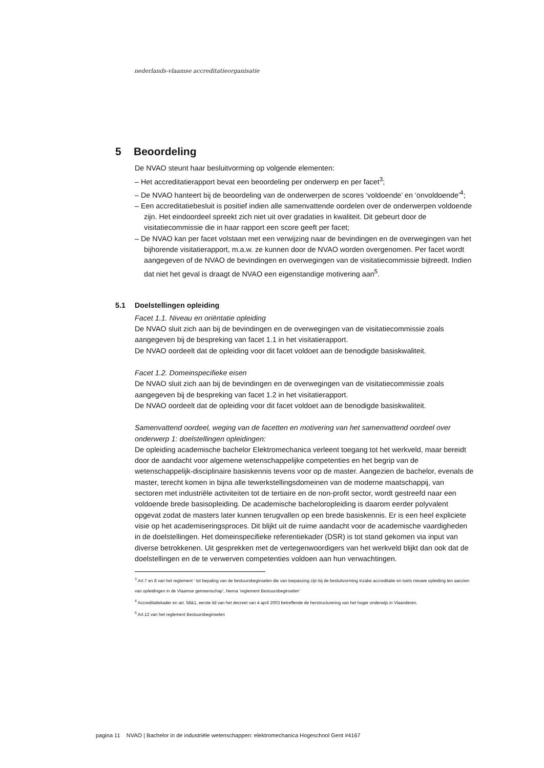nederlands-vlaamse accreditatieorganisatie
5 Beoordeling
De NVAO steunt haar besluitvorming op volgende elementen:
– Het accreditatierapport bevat een beoordeling per onderwerp en per facet<sup>3</sup>;
– De NVAO hanteert bij de beoordeling van de onderwerpen de scores ‘voldoende’ en ‘onvoldoende’<sup>4</sup>;
– Een accreditatiebesluit is positief indien alle samenvattende oordelen over de onderwerpen voldoende zijn. Het eindoordeel spreekt zich niet uit over gradaties in kwaliteit. Dit gebeurt door de visitatiecommissie die in haar rapport een score geeft per facet;
– De NVAO kan per facet volstaan met een verwijzing naar de bevindingen en de overwegingen van het bijhorende visitatierapport, m.a.w. ze kunnen door de NVAO worden overgenomen. Per facet wordt aangegeven of de NVAO de bevindingen en overwegingen van de visitatiecommissie bijtreedt. Indien dat niet het geval is draagt de NVAO een eigenstandige motivering aan<sup>5</sup>.
5.1 Doelstellingen opleiding
Facet 1.1. Niveau en oriëntatie opleiding
De NVAO sluit zich aan bij de bevindingen en de overwegingen van de visitatiecommissie zoals aangegeven bij de bespreking van facet 1.1 in het visitatierapport.
De NVAO oordeelt dat de opleiding voor dit facet voldoet aan de benodigde basiskwaliteit.
Facet 1.2. Domeinspecifieke eisen
De NVAO sluit zich aan bij de bevindingen en de overwegingen van de visitatiecommissie zoals aangegeven bij de bespreking van facet 1.2 in het visitatierapport.
De NVAO oordeelt dat de opleiding voor dit facet voldoet aan de benodigde basiskwaliteit.
Samenvattend oordeel, weging van de facetten en motivering van het samenvattend oordeel over onderwerp 1: doelstellingen opleidingen:
De opleiding academische bachelor Elektromechanica verleent toegang tot het werkveld, maar bereidt door de aandacht voor algemene wetenschappelijke competenties en het begrip van de wetenschappelijk-disciplinaire basiskennis tevens voor op de master. Aangezien de bachelor, evenals de master, terecht komen in bijna alle tewerkstellingsdomeinen van de moderne maatschappij, van sectoren met industriële activiteiten tot de tertiaire en de non-profit sector, wordt gestreefd naar een voldoende brede basisopleiding. De academische bacheloropleiding is daarom eerder polyvalent opgevat zodat de masters later kunnen terugvallen op een brede basiskennis. Er is een heel expliciete visie op het academiseringsproces. Dit blijkt uit de ruime aandacht voor de academische vaardigheden in de doelstellingen. Het domeinspecifieke referentiekader (DSR) is tot stand gekomen via input van diverse betrokkenen. Uit gesprekken met de vertegenwoordigers van het werkveld blijkt dan ook dat de doelstellingen en de te verwerven competenties voldoen aan hun verwachtingen.
<sup>3</sup> Art.7 en 8 van het reglement ‘ tot bepaling van de bestuursbeginselen die van toepassing zijn bij de besluitvorming inzake accreditatie en toets nieuwe opleiding ten aanzien van opleidingen in de Vlaamse gemeenschap’, hierna ‘reglement Bestuursbeginselen’
<sup>4</sup> Accreditatiekader en art. 58&1, eerste lid van het decreet van 4 april 2003 betreffende de herstructurering van het hoger onderwijs in Vlaanderen.
<sup>5</sup> Art.12 van het reglement Bestuursbeginselen
pagina 11 NVAO | Bachelor in de industriële wetenschappen: elektromechanica Hogeschool Gent #4167